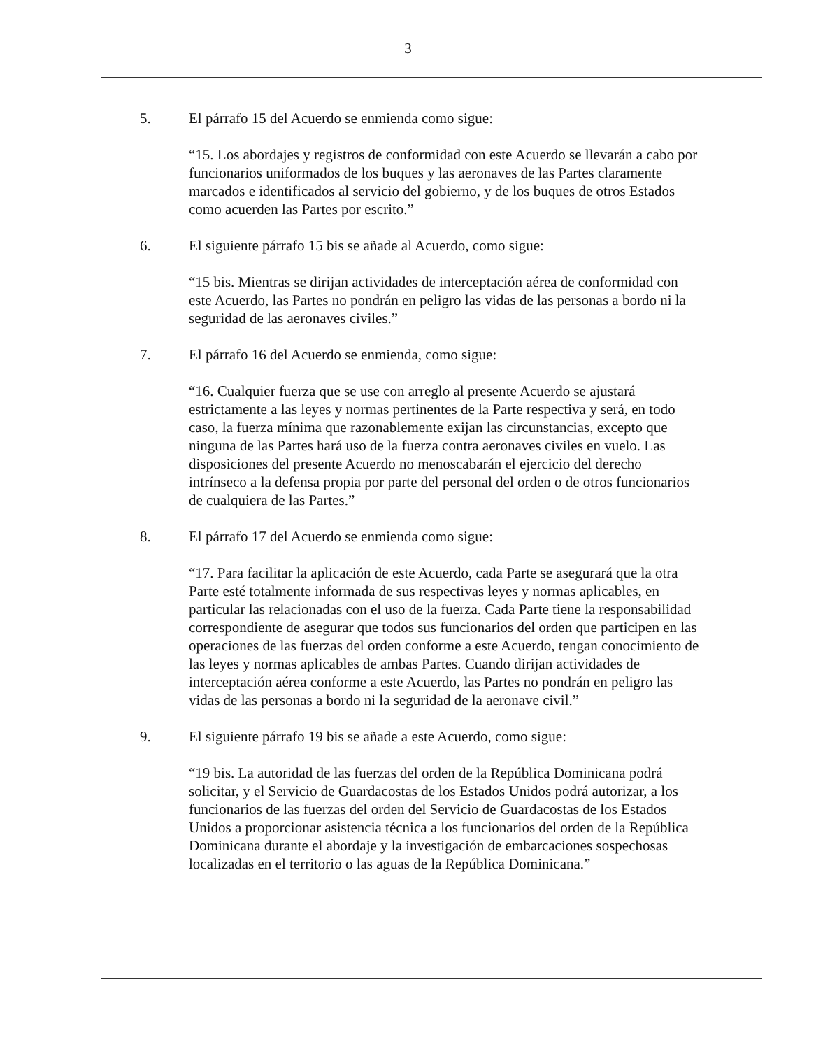3
5. El párrafo 15 del Acuerdo se enmienda como sigue:
“15. Los abordajes y registros de conformidad con este Acuerdo se llevarán a cabo por funcionarios uniformados de los buques y las aeronaves de las Partes claramente marcados e identificados al servicio del gobierno, y de los buques de otros Estados como acuerden las Partes por escrito.”
6. El siguiente párrafo 15 bis se añade al Acuerdo, como sigue:
“15 bis. Mientras se dirijan actividades de interceptación aérea de conformidad con este Acuerdo, las Partes no pondrán en peligro las vidas de las personas a bordo ni la seguridad de las aeronaves civiles.”
7. El párrafo 16 del Acuerdo se enmienda, como sigue:
“16. Cualquier fuerza que se use con arreglo al presente Acuerdo se ajustará estrictamente a las leyes y normas pertinentes de la Parte respectiva y será, en todo caso, la fuerza mínima que razonablemente exijan las circunstancias, excepto que ninguna de las Partes hará uso de la fuerza contra aeronaves civiles en vuelo. Las disposiciones del presente Acuerdo no menoscabarán el ejercicio del derecho intrínseco a la defensa propia por parte del personal del orden o de otros funcionarios de cualquiera de las Partes.”
8. El párrafo 17 del Acuerdo se enmienda como sigue:
“17. Para facilitar la aplicación de este Acuerdo, cada Parte se asegurará que la otra Parte esté totalmente informada de sus respectivas leyes y normas aplicables, en particular las relacionadas con el uso de la fuerza. Cada Parte tiene la responsabilidad correspondiente de asegurar que todos sus funcionarios del orden que participen en las operaciones de las fuerzas del orden conforme a este Acuerdo, tengan conocimiento de las leyes y normas aplicables de ambas Partes. Cuando dirijan actividades de interceptación aérea conforme a este Acuerdo, las Partes no pondrán en peligro las vidas de las personas a bordo ni la seguridad de la aeronave civil.”
9. El siguiente párrafo 19 bis se añade a este Acuerdo, como sigue:
“19 bis. La autoridad de las fuerzas del orden de la República Dominicana podrá solicitar, y el Servicio de Guardacostas de los Estados Unidos podrá autorizar, a los funcionarios de las fuerzas del orden del Servicio de Guardacostas de los Estados Unidos a proporcionar asistencia técnica a los funcionarios del orden de la República Dominicana durante el abordaje y la investigación de embarcaciones sospechosas localizadas en el territorio o las aguas de la República Dominicana.”